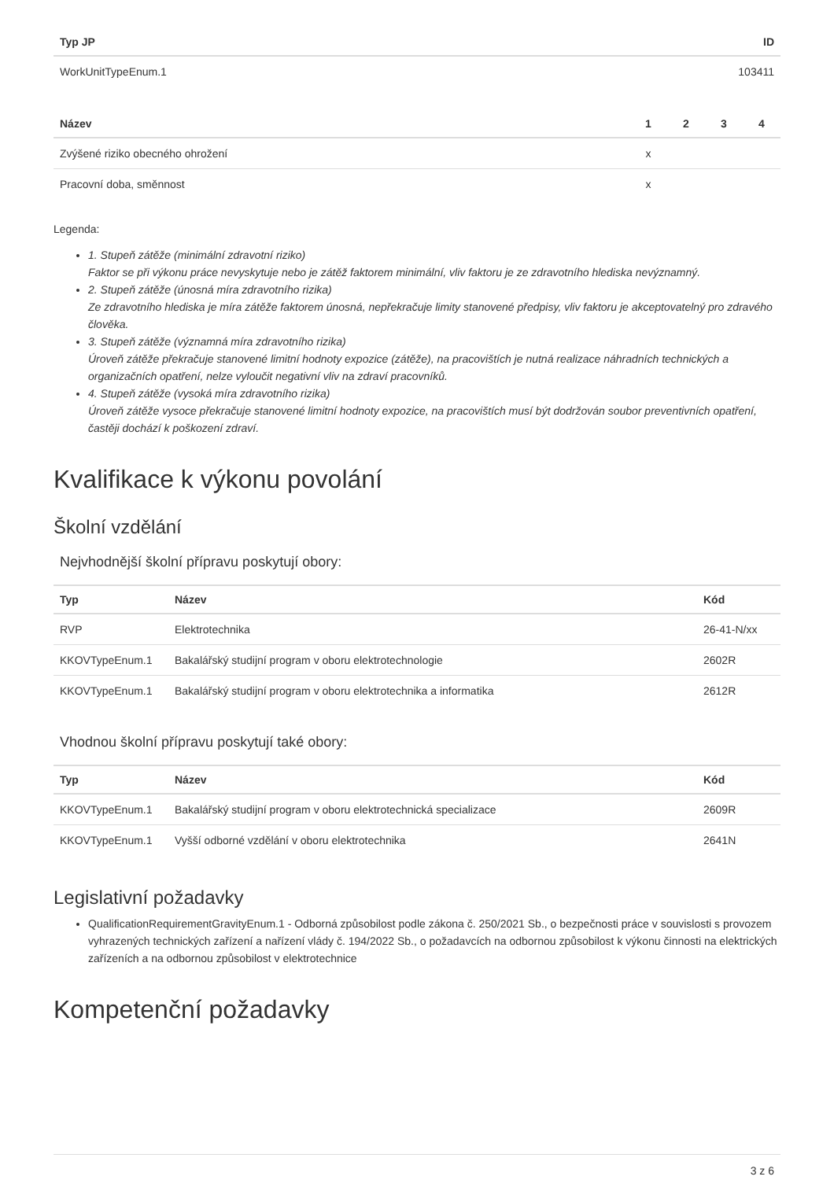| Typ JP | ID |
| --- | --- |
| WorkUnitTypeEnum.1 | 103411 |
| Název | 1 | 2 | 3 | 4 |
| --- | --- | --- | --- | --- |
| Zvýšené riziko obecného ohrožení | x | | | |
| Pracovní doba, směnnost | x | | | |
Legenda:
1. Stupeň zátěže (minimální zdravotní riziko)
Faktor se při výkonu práce nevyskytuje nebo je zátěž faktorem minimální, vliv faktoru je ze zdravotního hlediska nevýznamný.
2. Stupeň zátěže (únosná míra zdravotního rizika)
Ze zdravotního hlediska je míra zátěže faktorem únosná, nepřekračuje limity stanovené předpisy, vliv faktoru je akceptovatelný pro zdravého člověka.
3. Stupeň zátěže (významná míra zdravotního rizika)
Úroveň zátěže překračuje stanovené limitní hodnoty expozice (zátěže), na pracovištích je nutná realizace náhradních technických a organizačních opatření, nelze vyloučit negativní vliv na zdraví pracovníků.
4. Stupeň zátěže (vysoká míra zdravotního rizika)
Úroveň zátěže vysoce překračuje stanovené limitní hodnoty expozice, na pracovištích musí být dodržován soubor preventivních opatření, častěji dochází k poškození zdraví.
Kvalifikace k výkonu povolání
Školní vzdělání
Nejvhodnější školní přípravu poskytují obory:
| Typ | Název | Kód |
| --- | --- | --- |
| RVP | Elektrotechnika | 26-41-N/xx |
| KKOVTypeEnum.1 | Bakalářský studijní program v oboru elektrotechnologie | 2602R |
| KKOVTypeEnum.1 | Bakalářský studijní program v oboru elektrotechnika a informatika | 2612R |
Vhodnou školní přípravu poskytují také obory:
| Typ | Název | Kód |
| --- | --- | --- |
| KKOVTypeEnum.1 | Bakalářský studijní program v oboru elektrotechnická specializace | 2609R |
| KKOVTypeEnum.1 | Vyšší odborné vzdělání v oboru elektrotechnika | 2641N |
Legislativní požadavky
QualificationRequirementGravityEnum.1 - Odborná způsobilost podle zákona č. 250/2021 Sb., o bezpečnosti práce v souvislosti s provozem vyhrazených technických zařízení a nařízení vlády č. 194/2022 Sb., o požadavcích na odbornou způsobilost k výkonu činnosti na elektrických zařízeních a na odbornou způsobilost v elektrotechnice
Kompetenční požadavky
3 z 6